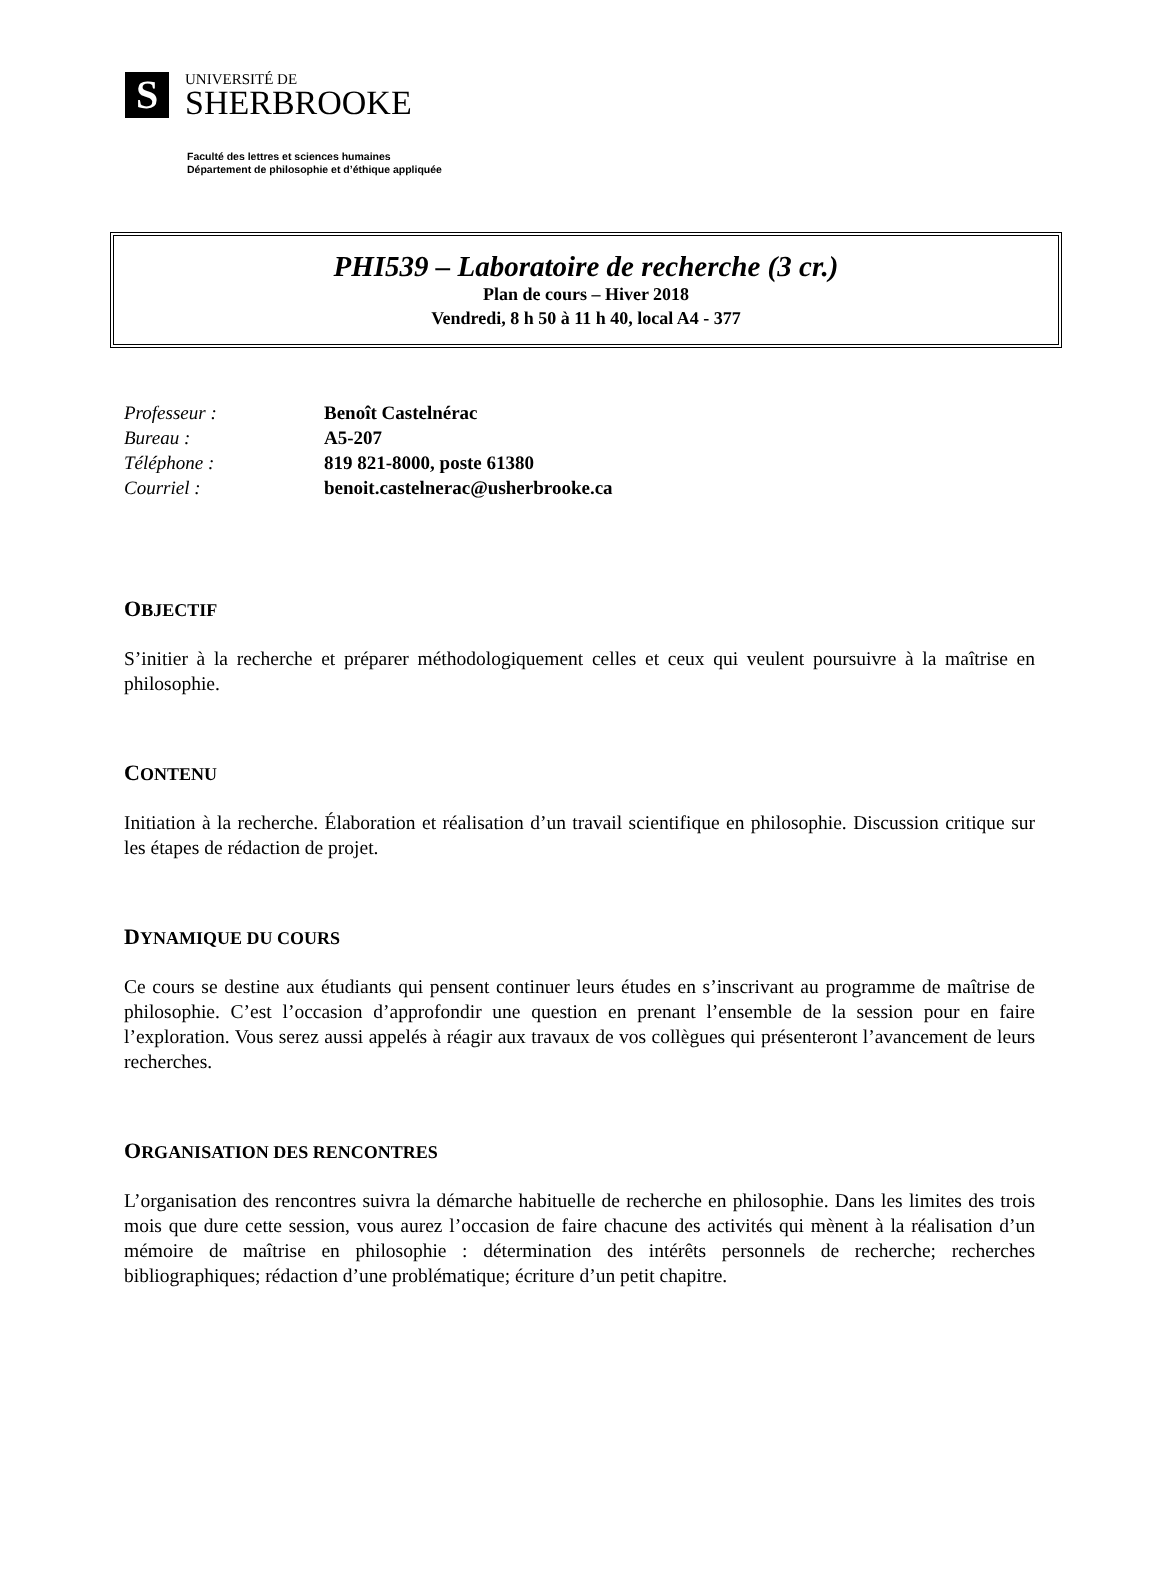S
UNIVERSITÉ DE
SHERBROOKE
Faculté des lettres et sciences humaines
Département de philosophie et d’éthique appliquée
PHI539 – Laboratoire de recherche (3 cr.)
Plan de cours – Hiver 2018
Vendredi, 8 h 50 à 11 h 40, local A4 - 377
Professeur : Benoît Castelnérac
Bureau : A5-207
Téléphone : 819 821-8000, poste 61380
Courriel : benoit.castelnerac@usherbrooke.ca
OBJECTIF
S’initier à la recherche et préparer méthodologiquement celles et ceux qui veulent poursuivre à la maîtrise en philosophie.
CONTENU
Initiation à la recherche. Élaboration et réalisation d’un travail scientifique en philosophie. Discussion critique sur les étapes de rédaction de projet.
DYNAMIQUE DU COURS
Ce cours se destine aux étudiants qui pensent continuer leurs études en s’inscrivant au programme de maîtrise de philosophie. C’est l’occasion d’approfondir une question en prenant l’ensemble de la session pour en faire l’exploration. Vous serez aussi appelés à réagir aux travaux de vos collègues qui présenteront l’avancement de leurs recherches.
ORGANISATION DES RENCONTRES
L’organisation des rencontres suivra la démarche habituelle de recherche en philosophie. Dans les limites des trois mois que dure cette session, vous aurez l’occasion de faire chacune des activités qui mènent à la réalisation d’un mémoire de maîtrise en philosophie : détermination des intérêts personnels de recherche; recherches bibliographiques; rédaction d’une problématique; écriture d’un petit chapitre.